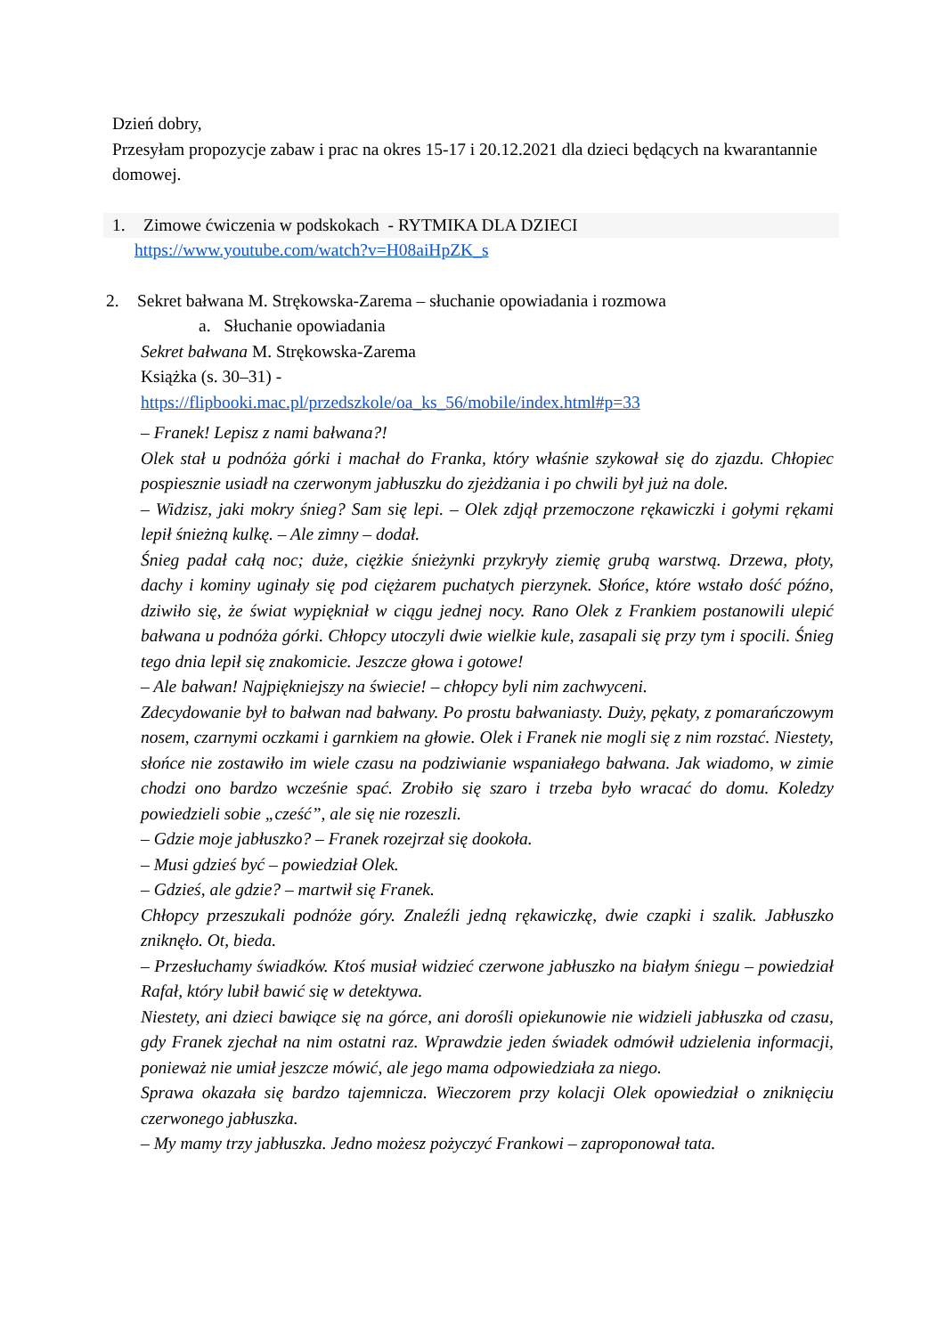Dzień dobry,
Przesyłam propozycje zabaw i prac na okres 15-17 i 20.12.2021 dla dzieci będących na kwarantannie domowej.
1. Zimowe ćwiczenia w podskokach - RYTMIKA DLA DZIECI
https://www.youtube.com/watch?v=H08aiHpZK_s
2. Sekret bałwana M. Strękowska-Zarema – słuchanie opowiadania i rozmowa
a. Słuchanie opowiadania
Sekret bałwana M. Strękowska-Zarema
Książka (s. 30–31) -
https://flipbooki.mac.pl/przedszkole/oa_ks_56/mobile/index.html#p=33
– Franek! Lepisz z nami bałwana?!
Olek stał u podnóża górki i machał do Franka, który właśnie szykował się do zjazdu. Chłopiec pospiesznie usiadł na czerwonym jabłuszku do zjeżdżania i po chwili był już na dole.
– Widzisz, jaki mokry śnieg? Sam się lepi. – Olek zdjął przemoczone rękawiczki i gołymi rękami lepił śnieżną kulkę. – Ale zimny – dodał.
Śnieg padał całą noc; duże, ciężkie śnieżynki przykryły ziemię grubą warstwą. Drzewa, płoty, dachy i kominy uginały się pod ciężarem puchatych pierzynek. Słońce, które wstało dość późno, dziwiło się, że świat wypiękniał w ciągu jednej nocy. Rano Olek z Frankiem postanowili ulepić bałwana u podnóża górki. Chłopcy utoczyli dwie wielkie kule, zasapali się przy tym i spocili. Śnieg tego dnia lepił się znakomicie. Jeszcze głowa i gotowe!
– Ale bałwan! Najpiękniejszy na świecie! – chłopcy byli nim zachwyceni.
Zdecydowanie był to bałwan nad bałwany. Po prostu bałwaniasty. Duży, pękaty, z pomarańczowym nosem, czarnymi oczkami i garnkiem na głowie. Olek i Franek nie mogli się z nim rozstać. Niestety, słońce nie zostawiło im wiele czasu na podziwianie wspaniałego bałwana. Jak wiadomo, w zimie chodzi ono bardzo wcześnie spać. Zrobiło się szaro i trzeba było wracać do domu. Koledzy powiedzieli sobie „cześć”, ale się nie rozeszli.
– Gdzie moje jabłuszko? – Franek rozejrzał się dookoła.
– Musi gdzieś być – powiedział Olek.
– Gdzieś, ale gdzie? – martwił się Franek.
Chłopcy przeszukali podnóże góry. Znaleźli jedną rękawiczkę, dwie czapki i szalik. Jabłuszko zniknęło. Ot, bieda.
– Przesłuchamy świadków. Ktoś musiał widzieć czerwone jabłuszko na białym śniegu – powiedział Rafał, który lubił bawić się w detektywa.
Niestety, ani dzieci bawiące się na górce, ani dorośli opiekunowie nie widzieli jabłuszka od czasu, gdy Franek zjechał na nim ostatni raz. Wprawdzie jeden świadek odmówił udzielenia informacji, ponieważ nie umiał jeszcze mówić, ale jego mama odpowiedziała za niego.
Sprawa okazała się bardzo tajemnicza. Wieczorem przy kolacji Olek opowiedział o zniknięciu czerwonego jabłuszka.
– My mamy trzy jabłuszka. Jedno możesz pożyczyć Frankowi – zaproponował tata.